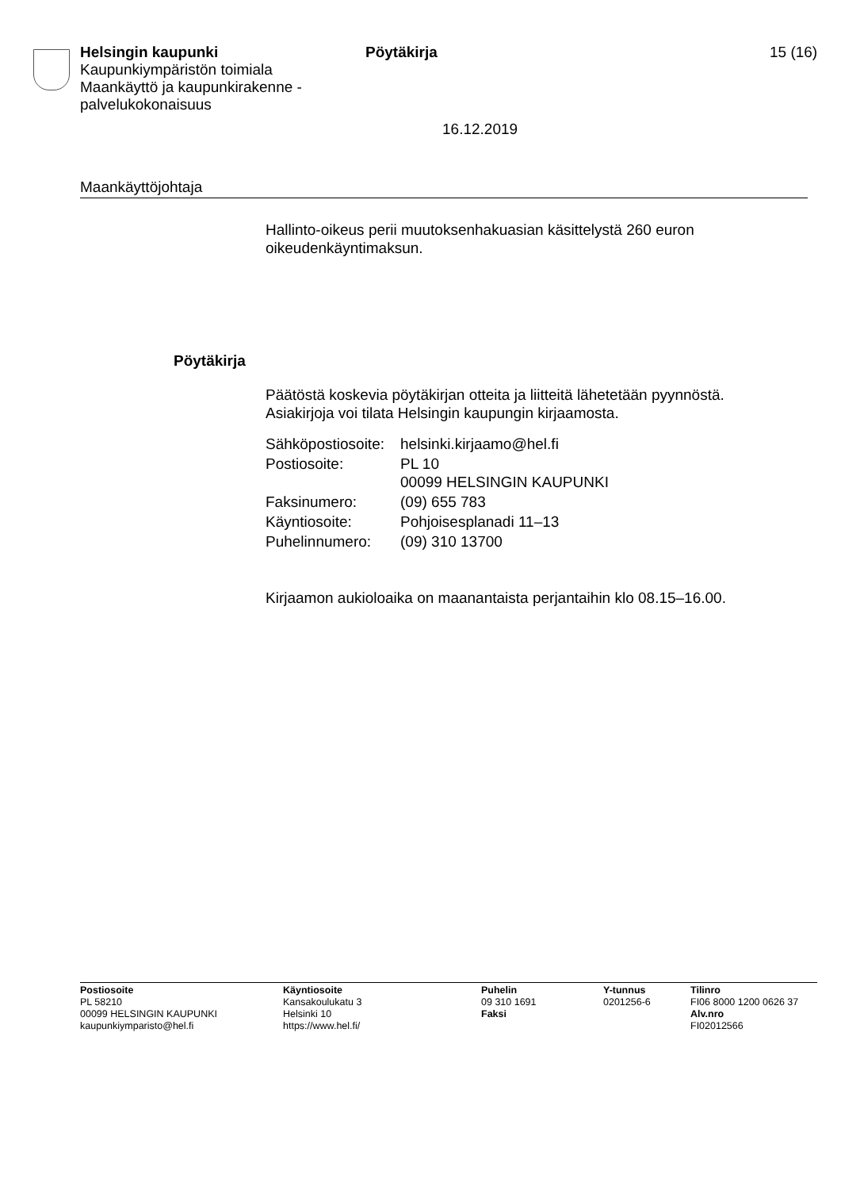Helsingin kaupunki
Kaupunkiympäristön toimiala
Maankäyttö ja kaupunkirakenne -palvelukokonaisuus
Pöytäkirja 15 (16)
16.12.2019
Maankäyttöjohtaja
Hallinto-oikeus perii muutoksenhakuasian käsittelystä 260 euron oikeudenkäyntimaksun.
Pöytäkirja
Päätöstä koskevia pöytäkirjan otteita ja liitteitä lähetetään pyynnöstä. Asiakirjoja voi tilata Helsingin kaupungin kirjaamosta.
| Sähköpostiosoite: | helsinki.kirjaamo@hel.fi |
| Postiosoite: | PL 10 00099 HELSINGIN KAUPUNKI |
| Faksinumero: | (09) 655 783 |
| Käyntiosoite: | Pohjoisesplanadi 11–13 |
| Puhelinnumero: | (09) 310 13700 |
Kirjaamon aukioloaika on maanantaista perjantaihin klo 08.15–16.00.
Postiosoite
PL 58210
00099 HELSINGIN KAUPUNKI
kaupunkiymparisto@hel.fi
Käyntiosoite
Kansakoulukatu 3
Helsinki 10
https://www.hel.fi/
Puhelin
09 310 1691
Faksi
Y-tunnus
0201256-6
Tilinro
FI06 8000 1200 0626 37
Alv.nro
FI02012566